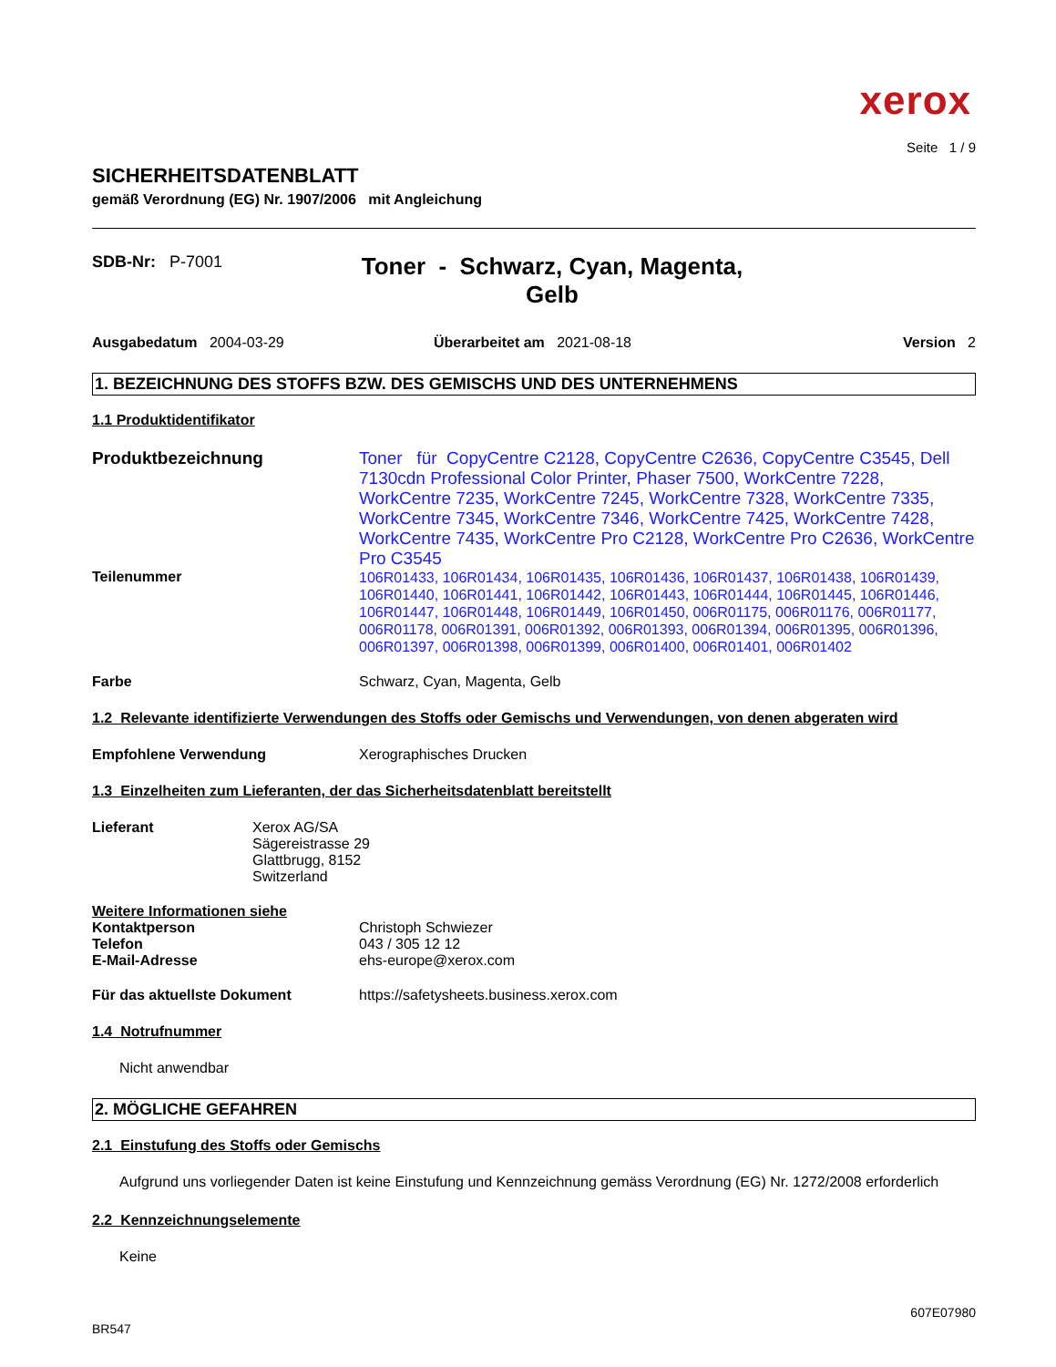xerox
Seite 1 / 9
SICHERHEITSDATENBLATT
gemäß Verordnung (EG) Nr. 1907/2006 mit Angleichung
SDB-Nr: P-7001
Toner - Schwarz, Cyan, Magenta, Gelb
Ausgabedatum 2004-03-29 Überarbeitet am 2021-08-18 Version 2
1. BEZEICHNUNG DES STOFFS BZW. DES GEMISCHS UND DES UNTERNEHMENS
1.1 Produktidentifikator
Produktbezeichnung
Toner für CopyCentre C2128, CopyCentre C2636, CopyCentre C3545, Dell 7130cdn Professional Color Printer, Phaser 7500, WorkCentre 7228, WorkCentre 7235, WorkCentre 7245, WorkCentre 7328, WorkCentre 7335, WorkCentre 7345, WorkCentre 7346, WorkCentre 7425, WorkCentre 7428, WorkCentre 7435, WorkCentre Pro C2128, WorkCentre Pro C2636, WorkCentre Pro C3545
Teilenummer
106R01433, 106R01434, 106R01435, 106R01436, 106R01437, 106R01438, 106R01439, 106R01440, 106R01441, 106R01442, 106R01443, 106R01444, 106R01445, 106R01446, 106R01447, 106R01448, 106R01449, 106R01450, 006R01175, 006R01176, 006R01177, 006R01178, 006R01391, 006R01392, 006R01393, 006R01394, 006R01395, 006R01396, 006R01397, 006R01398, 006R01399, 006R01400, 006R01401, 006R01402
Farbe Schwarz, Cyan, Magenta, Gelb
1.2 Relevante identifizierte Verwendungen des Stoffs oder Gemischs und Verwendungen, von denen abgeraten wird
Empfohlene Verwendung Xerographisches Drucken
1.3 Einzelheiten zum Lieferanten, der das Sicherheitsdatenblatt bereitstellt
Lieferant Xerox AG/SA
Sägereistrasse 29
Glattbrugg, 8152
Switzerland
Weitere Informationen siehe
Kontaktperson
Telefon
E-Mail-Adresse
Christoph Schwiezer
043 / 305 12 12
ehs-europe@xerox.com
Für das aktuellste Dokument https://safetysheets.business.xerox.com
1.4 Notrufnummer
Nicht anwendbar
2. MÖGLICHE GEFAHREN
2.1 Einstufung des Stoffs oder Gemischs
Aufgrund uns vorliegender Daten ist keine Einstufung und Kennzeichnung gemäss Verordnung (EG) Nr. 1272/2008 erforderlich
2.2 Kennzeichnungselemente
Keine
607E07980
BR547